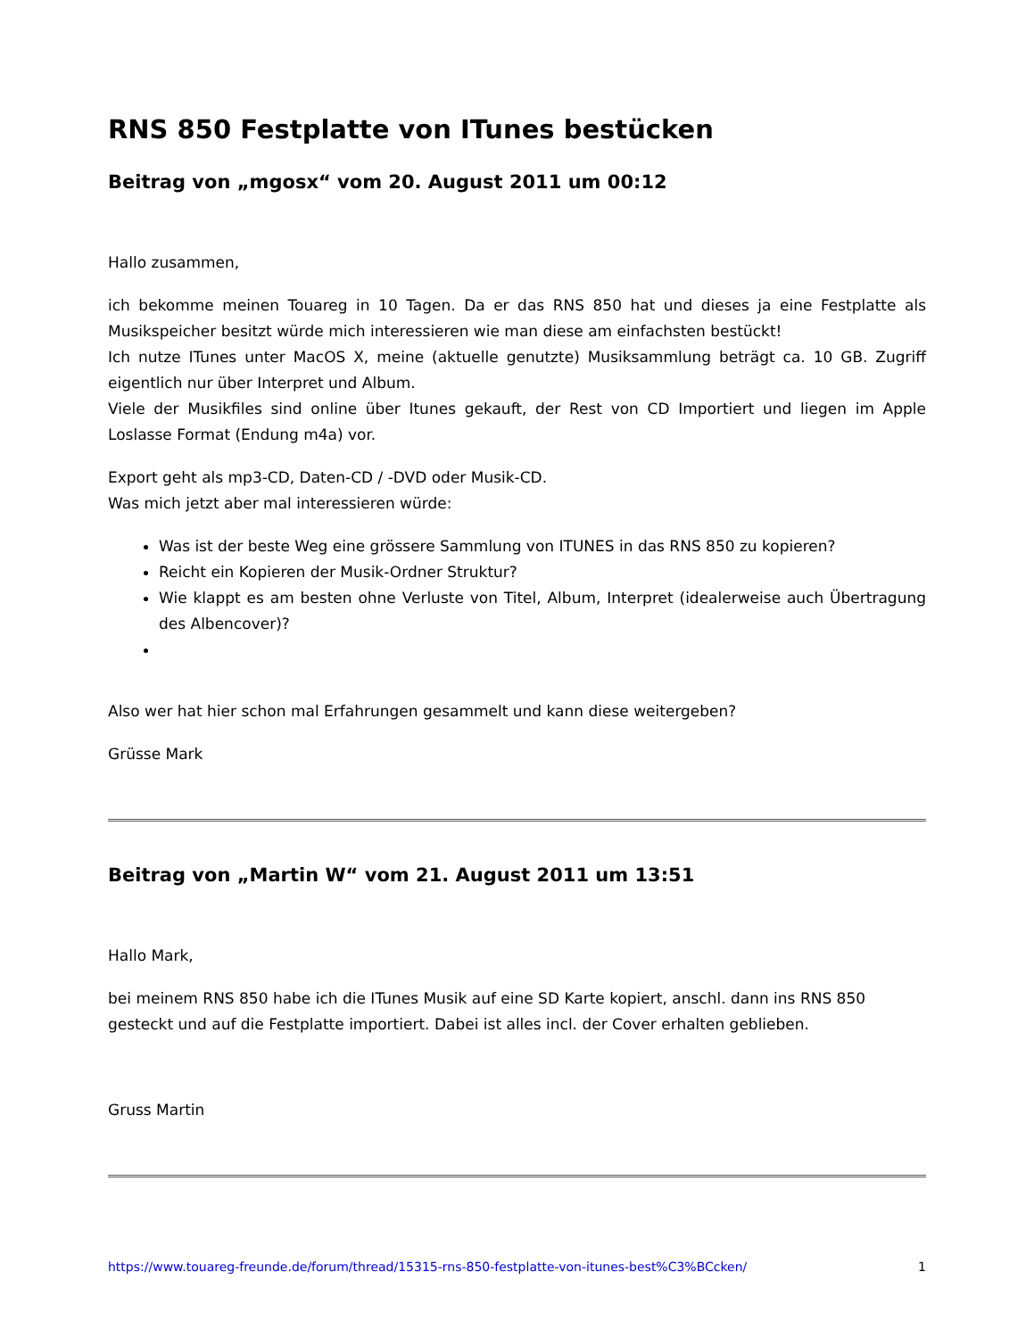RNS 850 Festplatte von ITunes bestücken
Beitrag von „mgosx“ vom 20. August 2011 um 00:12
Hallo zusammen,
ich bekomme meinen Touareg in 10 Tagen. Da er das RNS 850 hat und dieses ja eine Festplatte als Musikspeicher besitzt würde mich interessieren wie man diese am einfachsten bestückt!
Ich nutze ITunes unter MacOS X, meine (aktuelle genutzte) Musiksammlung beträgt ca. 10 GB. Zugriff eigentlich nur über Interpret und Album.
Viele der Musikfiles sind online über Itunes gekauft, der Rest von CD Importiert und liegen im Apple Loslasse Format (Endung m4a) vor.
Export geht als mp3-CD, Daten-CD / -DVD oder Musik-CD.
Was mich jetzt aber mal interessieren würde:
Was ist der beste Weg eine grössere Sammlung von ITUNES in das RNS 850 zu kopieren?
Reicht ein Kopieren der Musik-Ordner Struktur?
Wie klappt es am besten ohne Verluste von Titel, Album, Interpret (idealerweise auch Übertragung des Albencover)?
Also wer hat hier schon mal Erfahrungen gesammelt und kann diese weitergeben?
Grüsse Mark
Beitrag von „Martin W“ vom 21. August 2011 um 13:51
Hallo Mark,
bei meinem RNS 850 habe ich die ITunes Musik auf eine SD Karte kopiert, anschl. dann ins RNS 850
gesteckt und auf die Festplatte importiert. Dabei ist alles incl. der Cover erhalten geblieben.
Gruss Martin
https://www.touareg-freunde.de/forum/thread/15315-rns-850-festplatte-von-itunes-best%C3%BCcken/ 1